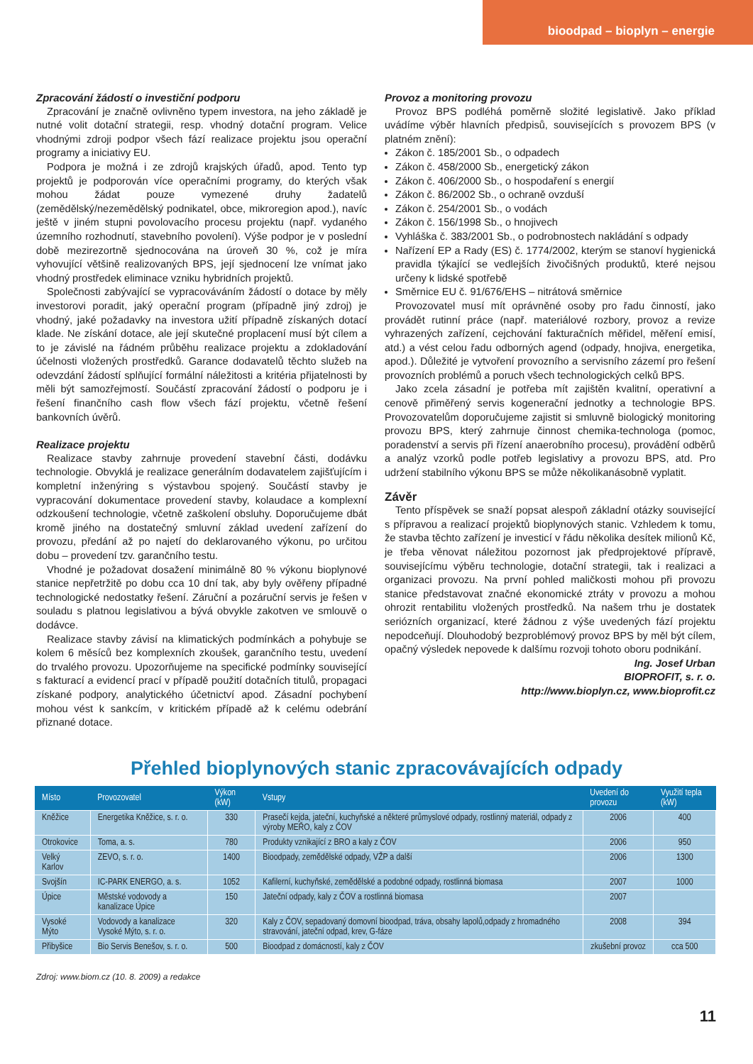bioodpad – bioplyn – energie
Zpracování žádostí o investiční podporu
Zpracování je značně ovlivněno typem investora, na jeho základě je nutné volit dotační strategii, resp. vhodný dotační program. Velice vhodnými zdroji podpor všech fází realizace projektu jsou operační programy a iniciativy EU.
Podpora je možná i ze zdrojů krajských úřadů, apod. Tento typ projektů je podporován více operačními programy, do kterých však mohou žádat pouze vymezené druhy žadatelů (zemědělský/nezemědělský podnikatel, obce, mikroregion apod.), navíc ještě v jiném stupni povolovacího procesu projektu (např. vydaného územního rozhodnutí, stavebního povolení). Výše podpor je v poslední době mezirezortně sjednocována na úroveň 30 %, což je míra vyhovující většině realizovaných BPS, její sjednocení lze vnímat jako vhodný prostředek eliminace vzniku hybridních projektů.
Společnosti zabývající se vypracováváním žádostí o dotace by měly investorovi poradit, jaký operační program (případně jiný zdroj) je vhodný, jaké požadavky na investora užití případně získaných dotací klade. Ne získání dotace, ale její skutečné proplacení musí být cílem a to je závislé na řádném průběhu realizace projektu a zdokladování účelnosti vložených prostředků. Garance dodavatelů těchto služeb na odevzdání žádostí splňující formální náležitosti a kritéria přijatelnosti by měli být samozřejmostí. Součástí zpracování žádostí o podporu je i řešení finančního cash flow všech fází projektu, včetně řešení bankovních úvěrů.
Realizace projektu
Realizace stavby zahrnuje provedení stavební části, dodávku technologie. Obvyklá je realizace generálním dodavatelem zajišťujícím i kompletní inženýring s výstavbou spojený. Součástí stavby je vypracování dokumentace provedení stavby, kolaudace a komplexní odzkoušení technologie, včetně zaškolení obsluhy. Doporučujeme dbát kromě jiného na dostatečný smluvní základ uvedení zařízení do provozu, předání až po najetí do deklarovaného výkonu, po určitou dobu – provedení tzv. garančního testu.
Vhodné je požadovat dosažení minimálně 80 % výkonu bioplynové stanice nepřetržitě po dobu cca 10 dní tak, aby byly ověřeny případné technologické nedostatky řešení. Záruční a pozáruční servis je řešen v souladu s platnou legislativou a bývá obvykle zakotven ve smlouvě o dodávce.
Realizace stavby závisí na klimatických podmínkách a pohybuje se kolem 6 měsíců bez komplexních zkoušek, garančního testu, uvedení do trvalého provozu. Upozorňujeme na specifické podmínky související s fakturací a evidencí prací v případě použití dotačních titulů, propagaci získané podpory, analytického účetnictví apod. Zásadní pochybení mohou vést k sankcím, v kritickém případě až k celému odebrání přiznané dotace.
Provoz a monitoring provozu
Provoz BPS podléhá poměrně složité legislativě. Jako příklad uvádíme výběr hlavních předpisů, souvisejících s provozem BPS (v platném znění):
Zákon č. 185/2001 Sb., o odpadech
Zákon č. 458/2000 Sb., energetický zákon
Zákon č. 406/2000 Sb., o hospodaření s energií
Zákon č. 86/2002 Sb., o ochraně ovzduší
Zákon č. 254/2001 Sb., o vodách
Zákon č. 156/1998 Sb., o hnojivech
Vyhláška č. 383/2001 Sb., o podrobnostech nakládání s odpady
Nařízení EP a Rady (ES) č. 1774/2002, kterým se stanoví hygienická pravidla týkající se vedlejších živočišných produktů, které nejsou určeny k lidské spotřebě
Směrnice EU č. 91/676/EHS – nitrátová směrnice
Provozovatel musí mít oprávněné osoby pro řadu činností, jako provádět rutinní práce (např. materiálové rozbory, provoz a revize vyhrazených zařízení, cejchování fakturačních měřidel, měření emisí, atd.) a vést celou řadu odborných agend (odpady, hnojiva, energetika, apod.). Důležité je vytvoření provozního a servisního zázemí pro řešení provozních problémů a poruch všech technologických celků BPS.
Jako zcela zásadní je potřeba mít zajištěn kvalitní, operativní a cenově přiměřený servis kogenerační jednotky a technologie BPS. Provozovatelům doporučujeme zajistit si smluvně biologický monitoring provozu BPS, který zahrnuje činnost chemika-technologa (pomoc, poradenství a servis při řízení anaerobního procesu), provádění odběrů a analýz vzorků podle potřeb legislativy a provozu BPS, atd. Pro udržení stabilního výkonu BPS se může několikanásobně vyplatit.
Závěr
Tento příspěvek se snaží popsat alespoň základní otázky související s přípravou a realizací projektů bioplynových stanic. Vzhledem k tomu, že stavba těchto zařízení je investicí v řádu několika desítek milionů Kč, je třeba věnovat náležitou pozornost jak předprojektové přípravě, souvisejícímu výběru technologie, dotační strategii, tak i realizaci a organizaci provozu. Na první pohled maličkosti mohou při provozu stanice představovat značné ekonomické ztráty v provozu a mohou ohrozit rentabilitu vložených prostředků. Na našem trhu je dostatek seriózních organizací, které žádnou z výše uvedených fází projektu nepodceňují. Dlouhodobý bezproblémový provoz BPS by měl být cílem, opačný výsledek nepovede k dalšímu rozvoji tohoto oboru podnikání.
Ing. Josef Urban
BIOPROFIT, s. r. o.
http://www.bioplyn.cz, www.bioprofit.cz
Přehled bioplynových stanic zpracovávajících odpady
| Místo | Provozovatel | Výkon (kW) | Vstupy | Uvedení do provozu | Využití tepla (kW) |
| --- | --- | --- | --- | --- | --- |
| Kněžice | Energetika Kněžice, s. r. o. | 330 | Prasečí kejda, jateční, kuchyňské a některé průmyslové odpady, rostlinný materiál, odpady z výroby MEŘO, kaly z ČOV | 2006 | 400 |
| Otrokovice | Toma, a. s. | 780 | Produkty vznikající z BRO a kaly z ČOV | 2006 | 950 |
| Velký Karlov | ZEVO, s. r. o. | 1400 | Bioodpady, zemědělské odpady, VŽP a další | 2006 | 1300 |
| Svojšín | IC-PARK ENERGO, a. s. | 1052 | Kafilerní, kuchyňské, zemědělské a podobné odpady, rostlinná biomasa | 2007 | 1000 |
| Úpice | Městské vodovody a kanalizace Úpice | 150 | Jateční odpady, kaly z ČOV a rostlinná biomasa | 2007 | |
| Vysoké Mýto | Vodovody a kanalizace Vysoké Mýto, s. r. o. | 320 | Kaly z ČOV, sepadovaný domovní bioodpad, tráva, obsahy lapolů,odpady z hromadného stravování, jateční odpad, krev, G-fáze | 2008 | 394 |
| Přibyšice | Bio Servis Benešov, s. r. o. | 500 | Bioodpad z domácností, kaly z ČOV | zkušební provoz | cca 500 |
Zdroj: www.biom.cz (10. 8. 2009) a redakce
11